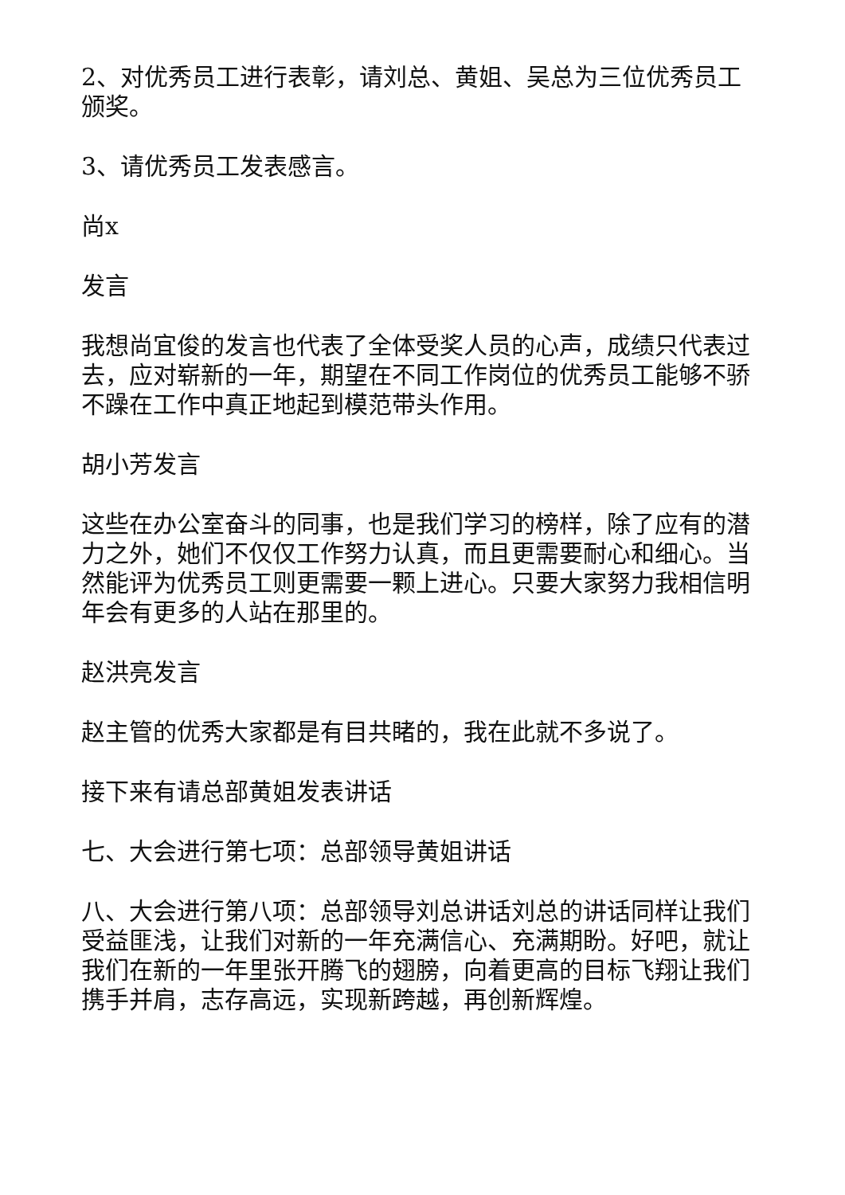2、对优秀员工进行表彰，请刘总、黄姐、吴总为三位优秀员工颁奖。
3、请优秀员工发表感言。
尚x
发言
我想尚宜俊的发言也代表了全体受奖人员的心声，成绩只代表过去，应对崭新的一年，期望在不同工作岗位的优秀员工能够不骄不躁在工作中真正地起到模范带头作用。
胡小芳发言
这些在办公室奋斗的同事，也是我们学习的榜样，除了应有的潜力之外，她们不仅仅工作努力认真，而且更需要耐心和细心。当然能评为优秀员工则更需要一颗上进心。只要大家努力我相信明年会有更多的人站在那里的。
赵洪亮发言
赵主管的优秀大家都是有目共睹的，我在此就不多说了。
接下来有请总部黄姐发表讲话
七、大会进行第七项：总部领导黄姐讲话
八、大会进行第八项：总部领导刘总讲话刘总的讲话同样让我们受益匪浅，让我们对新的一年充满信心、充满期盼。好吧，就让我们在新的一年里张开腾飞的翅膀，向着更高的目标飞翔让我们携手并肩，志存高远，实现新跨越，再创新辉煌。